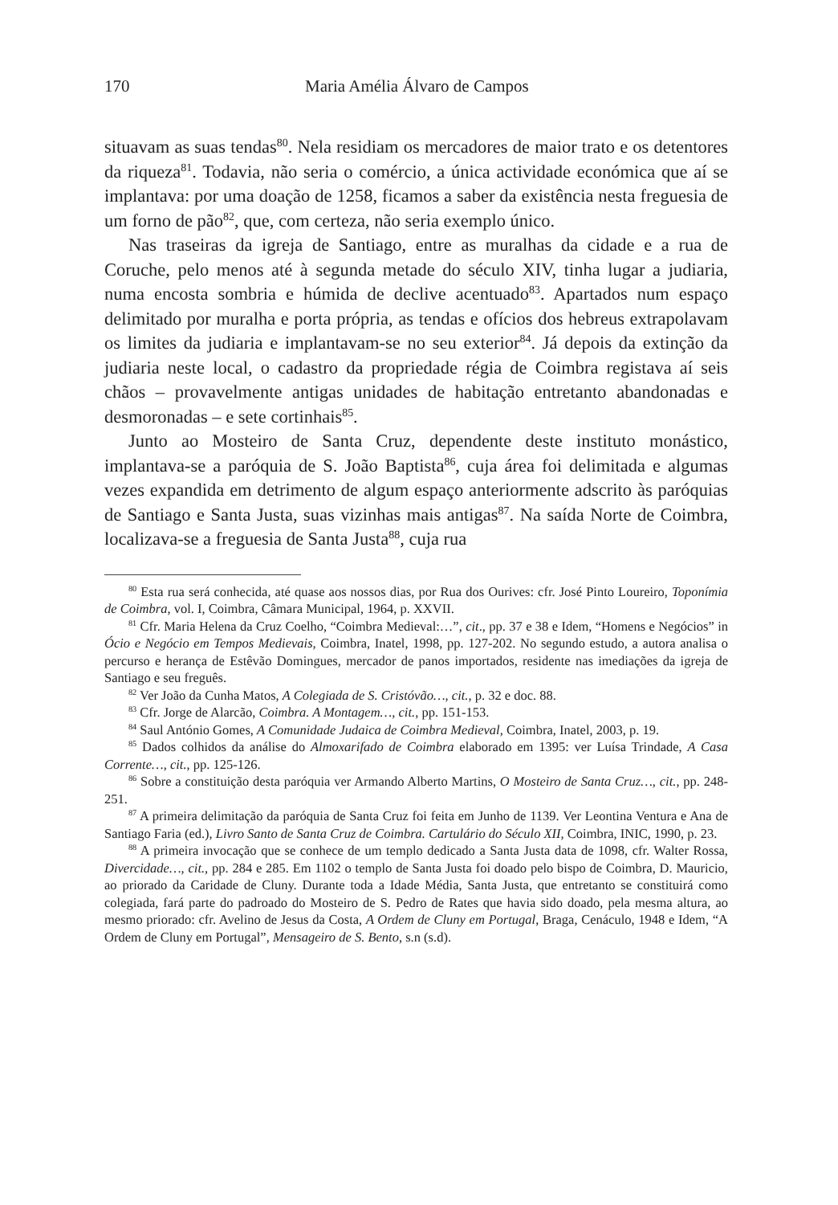170 Maria Amélia Álvaro de Campos
situavam as suas tendas<sup>80</sup>. Nela residiam os mercadores de maior trato e os detentores da riqueza<sup>81</sup>. Todavia, não seria o comércio, a única actividade económica que aí se implantava: por uma doação de 1258, ficamos a saber da existência nesta freguesia de um forno de pão<sup>82</sup>, que, com certeza, não seria exemplo único.
Nas traseiras da igreja de Santiago, entre as muralhas da cidade e a rua de Coruche, pelo menos até à segunda metade do século XIV, tinha lugar a judiaria, numa encosta sombria e húmida de declive acentuado<sup>83</sup>. Apartados num espaço delimitado por muralha e porta própria, as tendas e ofícios dos hebreus extrapolavam os limites da judiaria e implantavam-se no seu exterior<sup>84</sup>. Já depois da extinção da judiaria neste local, o cadastro da propriedade régia de Coimbra registava aí seis chãos – provavelmente antigas unidades de habitação entretanto abandonadas e desmoronadas – e sete cortinhais<sup>85</sup>.
Junto ao Mosteiro de Santa Cruz, dependente deste instituto monástico, implantava-se a paróquia de S. João Baptista<sup>86</sup>, cuja área foi delimitada e algumas vezes expandida em detrimento de algum espaço anteriormente adscrito às paróquias de Santiago e Santa Justa, suas vizinhas mais antigas<sup>87</sup>. Na saída Norte de Coimbra, localizava-se a freguesia de Santa Justa<sup>88</sup>, cuja rua
<sup>80</sup> Esta rua será conhecida, até quase aos nossos dias, por Rua dos Ourives: cfr. José Pinto Loureiro, Toponímia de Coimbra, vol. I, Coimbra, Câmara Municipal, 1964, p. XXVII.
<sup>81</sup> Cfr. Maria Helena da Cruz Coelho, “Coimbra Medieval:…”, cit., pp. 37 e 38 e Idem, “Homens e Negócios” in Ócio e Negócio em Tempos Medievais, Coimbra, Inatel, 1998, pp. 127-202. No segundo estudo, a autora analisa o percurso e herança de Estêvão Domingues, mercador de panos importados, residente nas imediações da igreja de Santiago e seu freguês.
<sup>82</sup> Ver João da Cunha Matos, A Colegiada de S. Cristóvão…, cit., p. 32 e doc. 88.
<sup>83</sup> Cfr. Jorge de Alarcão, Coimbra. A Montagem…, cit., pp. 151-153.
<sup>84</sup> Saul António Gomes, A Comunidade Judaica de Coimbra Medieval, Coimbra, Inatel, 2003, p. 19.
<sup>85</sup> Dados colhidos da análise do Almoxarifado de Coimbra elaborado em 1395: ver Luísa Trindade, A Casa Corrente…, cit., pp. 125-126.
<sup>86</sup> Sobre a constituição desta paróquia ver Armando Alberto Martins, O Mosteiro de Santa Cruz…, cit., pp. 248-251.
<sup>87</sup> A primeira delimitação da paróquia de Santa Cruz foi feita em Junho de 1139. Ver Leontina Ventura e Ana de Santiago Faria (ed.), Livro Santo de Santa Cruz de Coimbra. Cartulário do Século XII, Coimbra, INIC, 1990, p. 23.
<sup>88</sup> A primeira invocação que se conhece de um templo dedicado a Santa Justa data de 1098, cfr. Walter Rossa, Divercidade…, cit., pp. 284 e 285. Em 1102 o templo de Santa Justa foi doado pelo bispo de Coimbra, D. Mauricio, ao priorado da Caridade de Cluny. Durante toda a Idade Média, Santa Justa, que entretanto se constituirá como colegiada, fará parte do padroado do Mosteiro de S. Pedro de Rates que havia sido doado, pela mesma altura, ao mesmo priorado: cfr. Avelino de Jesus da Costa, A Ordem de Cluny em Portugal, Braga, Cenáculo, 1948 e Idem, “A Ordem de Cluny em Portugal”, Mensageiro de S. Bento, s.n (s.d).